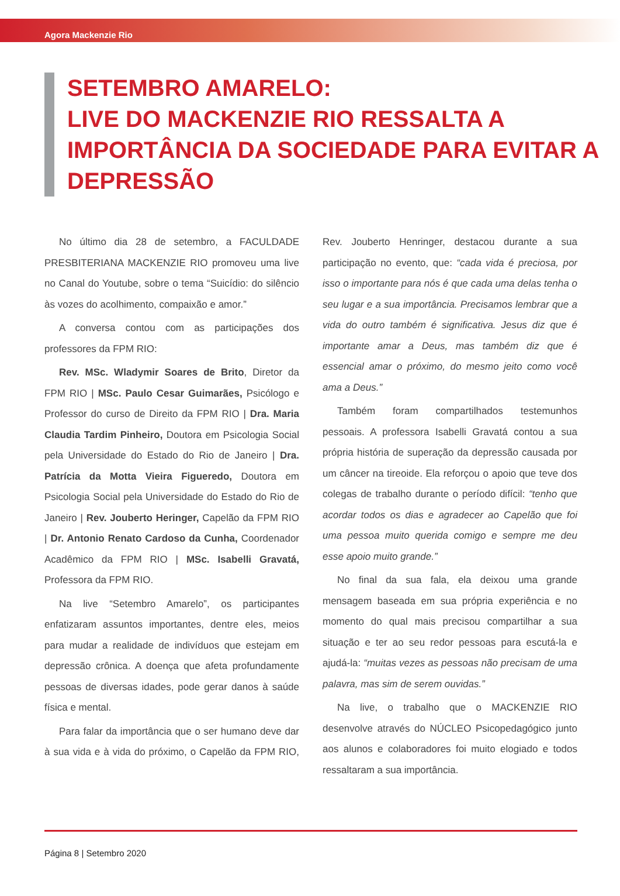Agora Mackenzie Rio
SETEMBRO AMARELO:
LIVE DO MACKENZIE RIO RESSALTA A IMPORTÂNCIA DA SOCIEDADE PARA EVITAR A DEPRESSÃO
No último dia 28 de setembro, a FACULDADE PRESBITERIANA MACKENZIE RIO promoveu uma live no Canal do Youtube, sobre o tema “Suicídio: do silêncio às vozes do acolhimento, compaixão e amor.”
A conversa contou com as participações dos professores da FPM RIO:
Rev. MSc. Wladymir Soares de Brito, Diretor da FPM RIO | MSc. Paulo Cesar Guimarães, Psicólogo e Professor do curso de Direito da FPM RIO | Dra. Maria Claudia Tardim Pinheiro, Doutora em Psicologia Social pela Universidade do Estado do Rio de Janeiro | Dra. Patrícia da Motta Vieira Figueredo, Doutora em Psicologia Social pela Universidade do Estado do Rio de Janeiro | Rev. Jouberto Heringer, Capelão da FPM RIO | Dr. Antonio Renato Cardoso da Cunha, Coordenador Acadêmico da FPM RIO | MSc. Isabelli Gravatá, Professora da FPM RIO.
Na live “Setembro Amarelo”, os participantes enfatizaram assuntos importantes, dentre eles, meios para mudar a realidade de indivíduos que estejam em depressão crônica. A doença que afeta profundamente pessoas de diversas idades, pode gerar danos à saúde física e mental.
Para falar da importância que o ser humano deve dar à sua vida e à vida do próximo, o Capelão da FPM RIO, Rev. Jouberto Henringer, destacou durante a sua participação no evento, que: “cada vida é preciosa, por isso o importante para nós é que cada uma delas tenha o seu lugar e a sua importância. Precisamos lembrar que a vida do outro também é significativa. Jesus diz que é importante amar a Deus, mas também diz que é essencial amar o próximo, do mesmo jeito como você ama a Deus.”
Também foram compartilhados testemunhos pessoais. A professora Isabelli Gravatá contou a sua própria história de superação da depressão causada por um câncer na tireoide. Ela reforçou o apoio que teve dos colegas de trabalho durante o período difícil: “tenho que acordar todos os dias e agradecer ao Capelão que foi uma pessoa muito querida comigo e sempre me deu esse apoio muito grande.”
No final da sua fala, ela deixou uma grande mensagem baseada em sua própria experiência e no momento do qual mais precisou compartilhar a sua situação e ter ao seu redor pessoas para escutá-la e ajudá-la: “muitas vezes as pessoas não precisam de uma palavra, mas sim de serem ouvidas.”
Na live, o trabalho que o MACKENZIE RIO desenvolve através do NÚCLEO Psicopedagógico junto aos alunos e colaboradores foi muito elogiado e todos ressaltaram a sua importância.
Página 8 | Setembro 2020